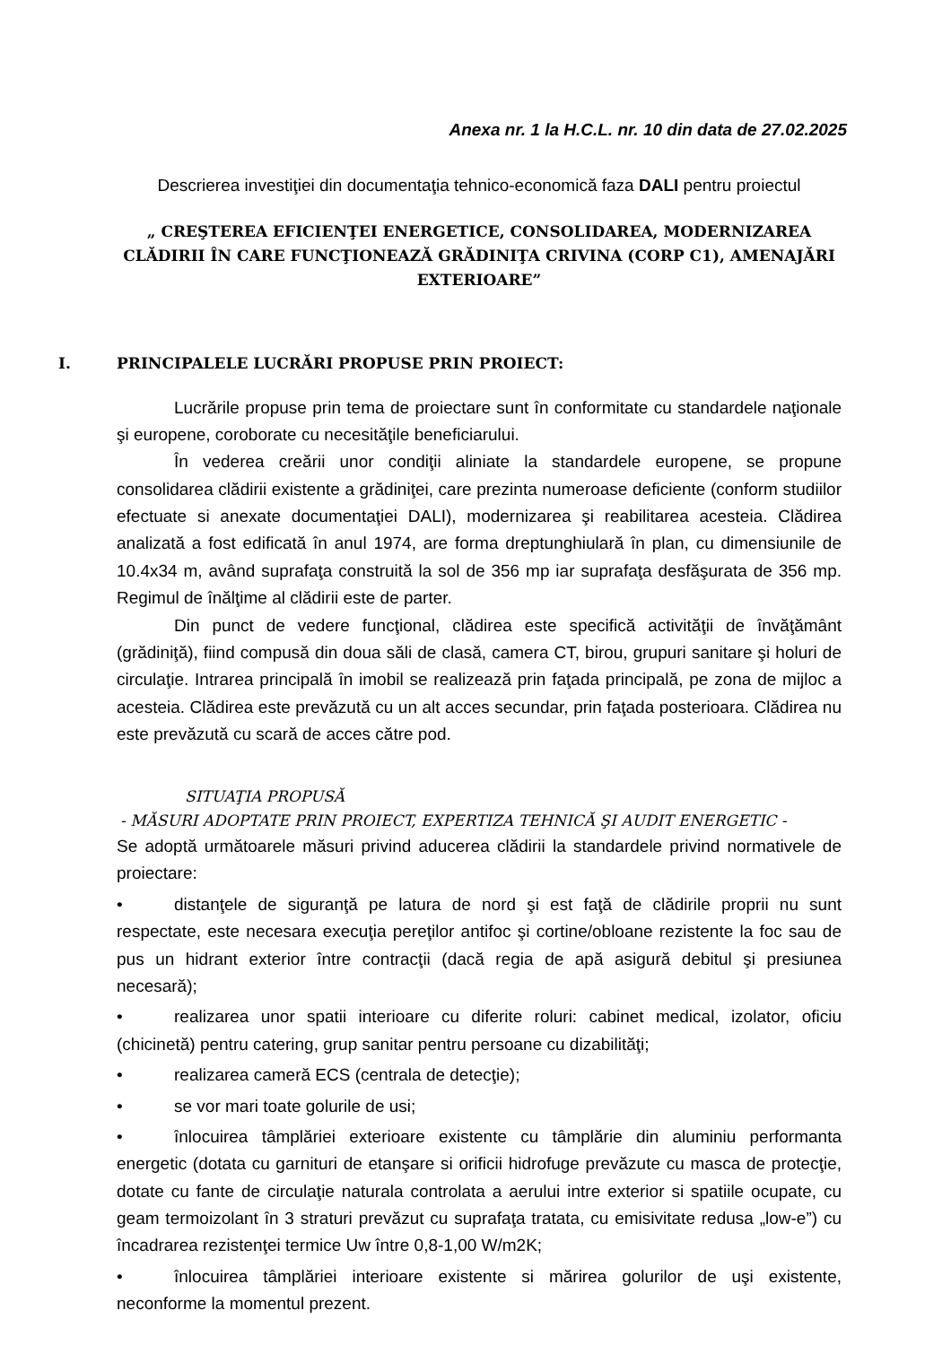Anexa nr. 1 la H.C.L. nr. 10 din data de 27.02.2025
Descrierea investiţiei din documentaţia tehnico-economică faza DALI pentru proiectul
„ CREŞTEREA EFICIENŢEI ENERGETICE, CONSOLIDAREA, MODERNIZAREA
CLĂDIRII ÎN CARE FUNCŢIONEAZĂ GRĂDINIŢA CRIVINA (CORP C1), AMENAJĂRI
EXTERIOARE”
I. PRINCIPALELE LUCRĂRI PROPUSE PRIN PROIECT:
Lucrările propuse prin tema de proiectare sunt în conformitate cu standardele naţionale şi europene, coroborate cu necesităţile beneficiarului.
În vederea creării unor condiţii aliniate la standardele europene, se propune consolidarea clădirii existente a grădiniţei, care prezinta numeroase deficiente (conform studiilor efectuate si anexate documentaţiei DALI), modernizarea şi reabilitarea acesteia. Clădirea analizată a fost edificată în anul 1974, are forma dreptunghiulară în plan, cu dimensiunile de 10.4x34 m, având suprafaţa construită la sol de 356 mp iar suprafaţa desfăşurata de 356 mp. Regimul de înălţime al clădirii este de parter.
Din punct de vedere funcţional, clădirea este specifică activităţii de învăţământ (grădiniţă), fiind compusă din doua săli de clasă, camera CT, birou, grupuri sanitare şi holuri de circulaţie. Intrarea principală în imobil se realizează prin faţada principală, pe zona de mijloc a acesteia. Clădirea este prevăzută cu un alt acces secundar, prin faţada posterioara. Clădirea nu este prevăzută cu scară de acces către pod.
SITUAŢIA PROPUSĂ
- MĂSURI ADOPTATE PRIN PROIECT, EXPERTIZA TEHNICĂ ŞI AUDIT ENERGETIC -
Se adoptă următoarele măsuri privind aducerea clădirii la standardele privind normativele de proiectare:
• distanţele de siguranţă pe latura de nord şi est faţă de clădirile proprii nu sunt respectate, este necesara execuţia pereţilor antifoc şi cortine/obloane rezistente la foc sau de pus un hidrant exterior între contracţii (dacă regia de apă asigură debitul şi presiunea necesară);
• realizarea unor spatii interioare cu diferite roluri: cabinet medical, izolator, oficiu (chicinetă) pentru catering, grup sanitar pentru persoane cu dizabilităţi;
• realizarea cameră ECS (centrala de detecţie);
• se vor mari toate golurile de usi;
• înlocuirea tâmplăriei exterioare existente cu tâmplărie din aluminiu performanta energetic (dotata cu garnituri de etanşare si orificii hidrofuge prevăzute cu masca de protecţie, dotate cu fante de circulaţie naturala controlata a aerului intre exterior si spatiile ocupate, cu geam termoizolant în 3 straturi prevăzut cu suprafaţa tratata, cu emisivitate redusa „low-e”) cu încadrarea rezistenţei termice Uw între 0,8-1,00 W/m2K;
• înlocuirea tâmplăriei interioare existente si mărirea golurilor de uşi existente, neconforme la momentul prezent.